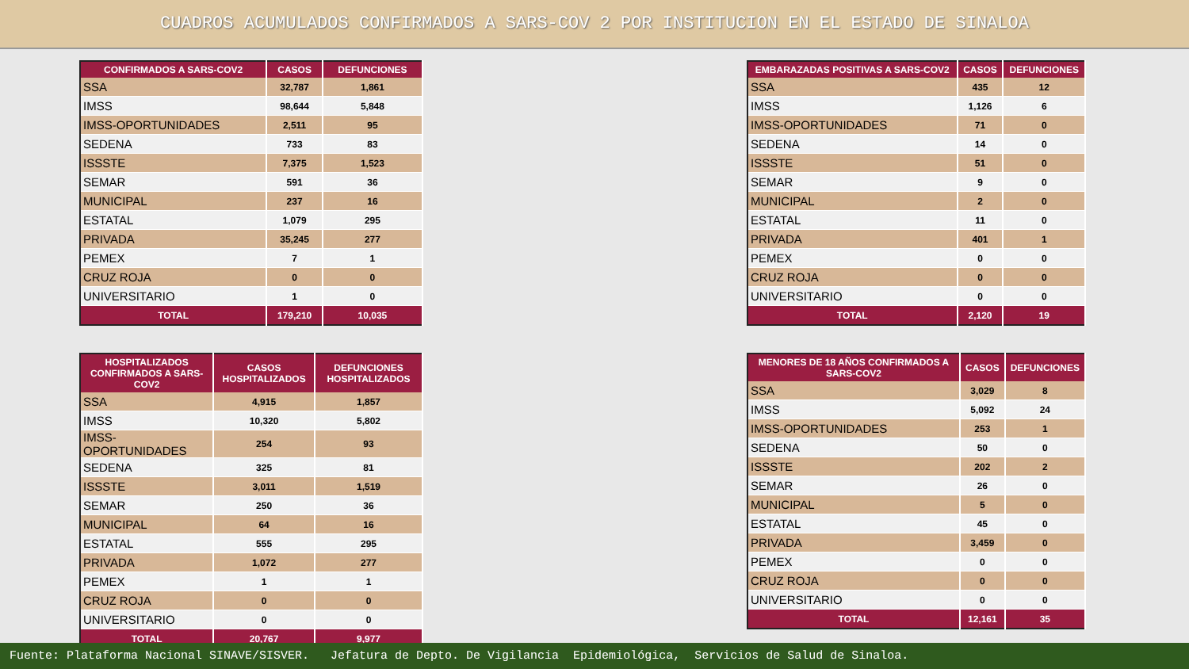CUADROS ACUMULADOS CONFIRMADOS A SARS-COV 2 POR INSTITUCION EN EL ESTADO DE SINALOA
| CONFIRMADOS A SARS-COV2 | CASOS | DEFUNCIONES |
| --- | --- | --- |
| SSA | 32,787 | 1,861 |
| IMSS | 98,644 | 5,848 |
| IMSS-OPORTUNIDADES | 2,511 | 95 |
| SEDENA | 733 | 83 |
| ISSSTE | 7,375 | 1,523 |
| SEMAR | 591 | 36 |
| MUNICIPAL | 237 | 16 |
| ESTATAL | 1,079 | 295 |
| PRIVADA | 35,245 | 277 |
| PEMEX | 7 | 1 |
| CRUZ ROJA | 0 | 0 |
| UNIVERSITARIO | 1 | 0 |
| TOTAL | 179,210 | 10,035 |
| HOSPITALIZADOS CONFIRMADOS A SARS-COV2 | CASOS HOSPITALIZADOS | DEFUNCIONES HOSPITALIZADOS |
| --- | --- | --- |
| SSA | 4,915 | 1,857 |
| IMSS | 10,320 | 5,802 |
| IMSS-OPORTUNIDADES | 254 | 93 |
| SEDENA | 325 | 81 |
| ISSSTE | 3,011 | 1,519 |
| SEMAR | 250 | 36 |
| MUNICIPAL | 64 | 16 |
| ESTATAL | 555 | 295 |
| PRIVADA | 1,072 | 277 |
| PEMEX | 1 | 1 |
| CRUZ ROJA | 0 | 0 |
| UNIVERSITARIO | 0 | 0 |
| TOTAL | 20,767 | 9,977 |
| EMBARAZADAS POSITIVAS A SARS-COV2 | CASOS | DEFUNCIONES |
| --- | --- | --- |
| SSA | 435 | 12 |
| IMSS | 1,126 | 6 |
| IMSS-OPORTUNIDADES | 71 | 0 |
| SEDENA | 14 | 0 |
| ISSSTE | 51 | 0 |
| SEMAR | 9 | 0 |
| MUNICIPAL | 2 | 0 |
| ESTATAL | 11 | 0 |
| PRIVADA | 401 | 1 |
| PEMEX | 0 | 0 |
| CRUZ ROJA | 0 | 0 |
| UNIVERSITARIO | 0 | 0 |
| TOTAL | 2,120 | 19 |
| MENORES DE 18 AÑOS CONFIRMADOS A SARS-COV2 | CASOS | DEFUNCIONES |
| --- | --- | --- |
| SSA | 3,029 | 8 |
| IMSS | 5,092 | 24 |
| IMSS-OPORTUNIDADES | 253 | 1 |
| SEDENA | 50 | 0 |
| ISSSTE | 202 | 2 |
| SEMAR | 26 | 0 |
| MUNICIPAL | 5 | 0 |
| ESTATAL | 45 | 0 |
| PRIVADA | 3,459 | 0 |
| PEMEX | 0 | 0 |
| CRUZ ROJA | 0 | 0 |
| UNIVERSITARIO | 0 | 0 |
| TOTAL | 12,161 | 35 |
Fuente: Plataforma Nacional SINAVE/SISVER. Jefatura de Depto. De Vigilancia Epidemiológica, Servicios de Salud de Sinaloa.